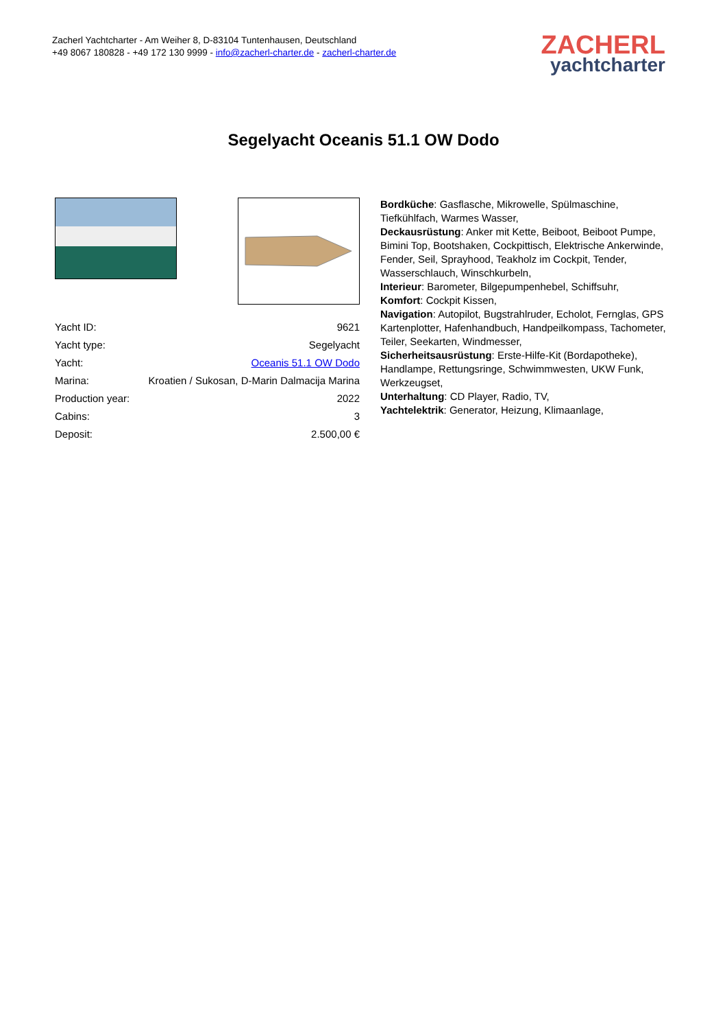Zacherl Yachtcharter - Am Weiher 8, D-83104 Tuntenhausen, Deutschland
+49 8067 180828 - +49 172 130 9999 - info@zacherl-charter.de - zacherl-charter.de
ZACHERL
yachtcharter
Segelyacht Oceanis 51.1 OW Dodo
| Yacht ID: | 9621 |
| Yacht type: | Segelyacht |
| Yacht: | Oceanis 51.1 OW Dodo |
| Marina: | Kroatien / Sukosan, D-Marin Dalmacija Marina |
| Production year: | 2022 |
| Cabins: | 3 |
| Deposit: | 2.500,00 € |
Bordküche: Gasflasche, Mikrowelle, Spülmaschine, Tiefkühlfach, Warmes Wasser,
Deckausrüstung: Anker mit Kette, Beiboot, Beiboot Pumpe, Bimini Top, Bootshaken, Cockpittisch, Elektrische Ankerwinde, Fender, Seil, Sprayhood, Teakholz im Cockpit, Tender, Wasserschlauch, Winschkurbeln,
Interieur: Barometer, Bilgepumpenhebel, Schiffsuhr,
Komfort: Cockpit Kissen,
Navigation: Autopilot, Bugstrahlruder, Echolot, Fernglas, GPS Kartenplotter, Hafenhandbuch, Handpeilkompass, Tachometer, Teiler, Seekarten, Windmesser,
Sicherheitsausrüstung: Erste-Hilfe-Kit (Bordapotheke), Handlampe, Rettungsringe, Schwimmwesten, UKW Funk, Werkzeugset,
Unterhaltung: CD Player, Radio, TV,
Yachtelektrik: Generator, Heizung, Klimaanlage,